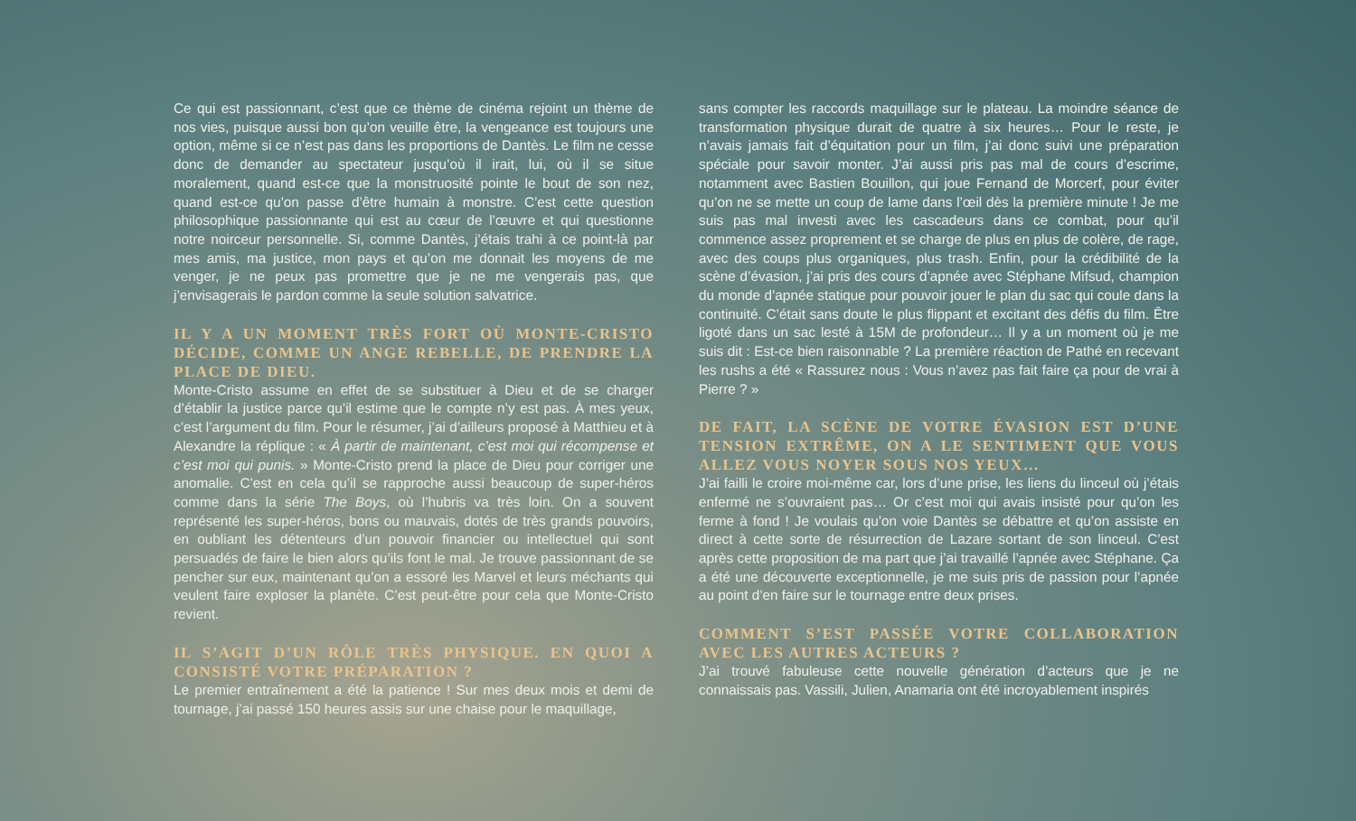Ce qui est passionnant, c’est que ce thème de cinéma rejoint un thème de nos vies, puisque aussi bon qu’on veuille être, la vengeance est toujours une option, même si ce n’est pas dans les proportions de Dantès. Le film ne cesse donc de demander au spectateur jusqu’où il irait, lui, où il se situe moralement, quand est-ce que la monstruosité pointe le bout de son nez, quand est-ce qu’on passe d’être humain à monstre. C’est cette question philosophique passionnante qui est au cœur de l’œuvre et qui questionne notre noirceur personnelle. Si, comme Dantès, j’étais trahi à ce point-là par mes amis, ma justice, mon pays et qu’on me donnait les moyens de me venger, je ne peux pas promettre que je ne me vengerais pas, que j’envisagerais le pardon comme la seule solution salvatrice.
IL Y A UN MOMENT TRÈS FORT OÙ MONTE-CRISTO DÉCIDE, COMME UN ANGE REBELLE, DE PRENDRE LA PLACE DE DIEU.
Monte-Cristo assume en effet de se substituer à Dieu et de se charger d’établir la justice parce qu’il estime que le compte n’y est pas. À mes yeux, c’est l’argument du film. Pour le résumer, j’ai d’ailleurs proposé à Matthieu et à Alexandre la réplique : « À partir de maintenant, c’est moi qui récompense et c’est moi qui punis. » Monte-Cristo prend la place de Dieu pour corriger une anomalie. C’est en cela qu’il se rapproche aussi beaucoup de super-héros comme dans la série The Boys, où l’hubris va très loin. On a souvent représenté les super-héros, bons ou mauvais, dotés de très grands pouvoirs, en oubliant les détenteurs d’un pouvoir financier ou intellectuel qui sont persuadés de faire le bien alors qu’ils font le mal. Je trouve passionnant de se pencher sur eux, maintenant qu’on a essoré les Marvel et leurs méchants qui veulent faire exploser la planète. C’est peut-être pour cela que Monte-Cristo revient.
IL S’AGIT D’UN RÔLE TRÈS PHYSIQUE. EN QUOI A CONSISTÉ VOTRE PRÉPARATION ?
Le premier entraînement a été la patience ! Sur mes deux mois et demi de tournage, j’ai passé 150 heures assis sur une chaise pour le maquillage,
sans compter les raccords maquillage sur le plateau. La moindre séance de transformation physique durait de quatre à six heures… Pour le reste, je n’avais jamais fait d’équitation pour un film, j’ai donc suivi une préparation spéciale pour savoir monter. J’ai aussi pris pas mal de cours d’escrime, notamment avec Bastien Bouillon, qui joue Fernand de Morcerf, pour éviter qu’on ne se mette un coup de lame dans l’œil dès la première minute ! Je me suis pas mal investi avec les cascadeurs dans ce combat, pour qu’il commence assez proprement et se charge de plus en plus de colère, de rage, avec des coups plus organiques, plus trash. Enfin, pour la crédibilité de la scène d’évasion, j’ai pris des cours d’apnée avec Stéphane Mifsud, champion du monde d’apnée statique pour pouvoir jouer le plan du sac qui coule dans la continuité. C’était sans doute le plus flippant et excitant des défis du film. Être ligoté dans un sac lesté à 15M de profondeur… Il y a un moment où je me suis dit : Est-ce bien raisonnable ? La première réaction de Pathé en recevant les rushs a été « Rassurez nous : Vous n’avez pas fait faire ça pour de vrai à Pierre ? »
DE FAIT, LA SCÈNE DE VOTRE ÉVASION EST D’UNE TENSION EXTRÊME, ON A LE SENTIMENT QUE VOUS ALLEZ VOUS NOYER SOUS NOS YEUX…
J’ai failli le croire moi-même car, lors d’une prise, les liens du linceul où j’étais enfermé ne s’ouvraient pas… Or c’est moi qui avais insisté pour qu’on les ferme à fond ! Je voulais qu’on voie Dantès se débattre et qu’on assiste en direct à cette sorte de résurrection de Lazare sortant de son linceul. C’est après cette proposition de ma part que j’ai travaillé l’apnée avec Stéphane. Ça a été une découverte exceptionnelle, je me suis pris de passion pour l’apnée au point d’en faire sur le tournage entre deux prises.
COMMENT S’EST PASSÉE VOTRE COLLABORATION AVEC LES AUTRES ACTEURS ?
J’ai trouvé fabuleuse cette nouvelle génération d’acteurs que je ne connaissais pas. Vassili, Julien, Anamaria ont été incroyablement inspirés